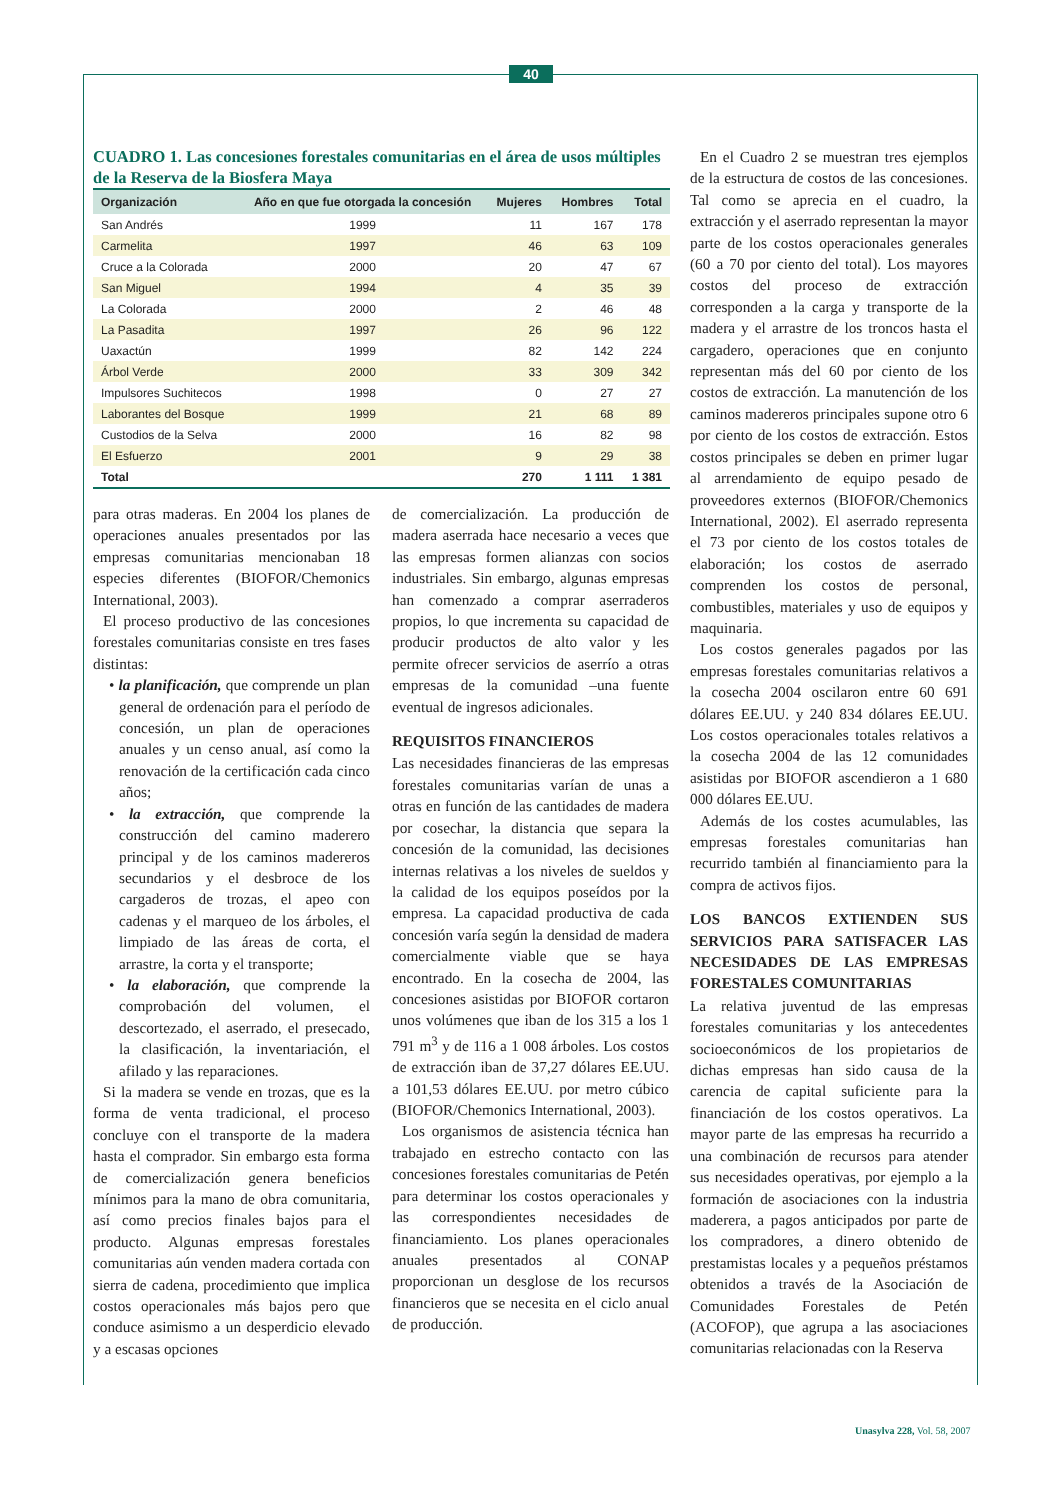40
CUADRO 1. Las concesiones forestales comunitarias en el área de usos múltiples de la Reserva de la Biosfera Maya
| Organización | Año en que fue otorgada la concesión | Mujeres | Hombres | Total |
| --- | --- | --- | --- | --- |
| San Andrés | 1999 | 11 | 167 | 178 |
| Carmelita | 1997 | 46 | 63 | 109 |
| Cruce a la Colorada | 2000 | 20 | 47 | 67 |
| San Miguel | 1994 | 4 | 35 | 39 |
| La Colorada | 2000 | 2 | 46 | 48 |
| La Pasadita | 1997 | 26 | 96 | 122 |
| Uaxactún | 1999 | 82 | 142 | 224 |
| Árbol Verde | 2000 | 33 | 309 | 342 |
| Impulsores Suchitecos | 1998 | 0 | 27 | 27 |
| Laborantes del Bosque | 1999 | 21 | 68 | 89 |
| Custodios de la Selva | 2000 | 16 | 82 | 98 |
| El Esfuerzo | 2001 | 9 | 29 | 38 |
| Total | | 270 | 1 111 | 1 381 |
para otras maderas. En 2004 los planes de operaciones anuales presentados por las empresas comunitarias mencionaban 18 especies diferentes (BIOFOR/Chemonics International, 2003).
El proceso productivo de las concesiones forestales comunitarias consiste en tres fases distintas:
• la planificación, que comprende un plan general de ordenación para el período de concesión, un plan de operaciones anuales y un censo anual, así como la renovación de la certificación cada cinco años;
• la extracción, que comprende la construcción del camino maderero principal y de los caminos madereros secundarios y el desbroce de los cargaderos de trozas, el apeo con cadenas y el marqueo de los árboles, el limpiado de las áreas de corta, el arrastre, la corta y el transporte;
• la elaboración, que comprende la comprobación del volumen, el descortezado, el aserrado, el presecado, la clasificación, la inventariación, el afilado y las reparaciones.
Si la madera se vende en trozas, que es la forma de venta tradicional, el proceso concluye con el transporte de la madera hasta el comprador. Sin embargo esta forma de comercialización genera beneficios mínimos para la mano de obra comunitaria, así como precios finales bajos para el producto. Algunas empresas forestales comunitarias aún venden madera cortada con sierra de cadena, procedimiento que implica costos operacionales más bajos pero que conduce asimismo a un desperdicio elevado y a escasas opciones
de comercialización. La producción de madera aserrada hace necesario a veces que las empresas formen alianzas con socios industriales. Sin embargo, algunas empresas han comenzado a comprar aserraderos propios, lo que incrementa su capacidad de producir productos de alto valor y les permite ofrecer servicios de aserrío a otras empresas de la comunidad –una fuente eventual de ingresos adicionales.
REQUISITOS FINANCIEROS
Las necesidades financieras de las empresas forestales comunitarias varían de unas a otras en función de las cantidades de madera por cosechar, la distancia que separa la concesión de la comunidad, las decisiones internas relativas a los niveles de sueldos y la calidad de los equipos poseídos por la empresa. La capacidad productiva de cada concesión varía según la densidad de madera comercialmente viable que se haya encontrado. En la cosecha de 2004, las concesiones asistidas por BIOFOR cortaron unos volúmenes que iban de los 315 a los 1 791 m<sup>3</sup> y de 116 a 1 008 árboles. Los costos de extracción iban de 37,27 dólares EE.UU. a 101,53 dólares EE.UU. por metro cúbico (BIOFOR/Chemonics International, 2003).
Los organismos de asistencia técnica han trabajado en estrecho contacto con las concesiones forestales comunitarias de Petén para determinar los costos operacionales y las correspondientes necesidades de financiamiento. Los planes operacionales anuales presentados al CONAP proporcionan un desglose de los recursos financieros que se necesita en el ciclo anual de producción.
En el Cuadro 2 se muestran tres ejemplos de la estructura de costos de las concesiones. Tal como se aprecia en el cuadro, la extracción y el aserrado representan la mayor parte de los costos operacionales generales (60 a 70 por ciento del total). Los mayores costos del proceso de extracción corresponden a la carga y transporte de la madera y el arrastre de los troncos hasta el cargadero, operaciones que en conjunto representan más del 60 por ciento de los costos de extracción. La manutención de los caminos madereros principales supone otro 6 por ciento de los costos de extracción. Estos costos principales se deben en primer lugar al arrendamiento de equipo pesado de proveedores externos (BIOFOR/Chemonics International, 2002). El aserrado representa el 73 por ciento de los costos totales de elaboración; los costos de aserrado comprenden los costos de personal, combustibles, materiales y uso de equipos y maquinaria.
Los costos generales pagados por las empresas forestales comunitarias relativos a la cosecha 2004 oscilaron entre 60 691 dólares EE.UU. y 240 834 dólares EE.UU. Los costos operacionales totales relativos a la cosecha 2004 de las 12 comunidades asistidas por BIOFOR ascendieron a 1 680 000 dólares EE.UU.
Además de los costes acumulables, las empresas forestales comunitarias han recurrido también al financiamiento para la compra de activos fijos.
LOS BANCOS EXTIENDEN SUS SERVICIOS PARA SATISFACER LAS NECESIDADES DE LAS EMPRESAS FORESTALES COMUNITARIAS
La relativa juventud de las empresas forestales comunitarias y los antecedentes socioeconómicos de los propietarios de dichas empresas han sido causa de la carencia de capital suficiente para la financiación de los costos operativos. La mayor parte de las empresas ha recurrido a una combinación de recursos para atender sus necesidades operativas, por ejemplo a la formación de asociaciones con la industria maderera, a pagos anticipados por parte de los compradores, a dinero obtenido de prestamistas locales y a pequeños préstamos obtenidos a través de la Asociación de Comunidades Forestales de Petén (ACOFOP), que agrupa a las asociaciones comunitarias relacionadas con la Reserva
Unasylva 228, Vol. 58, 2007